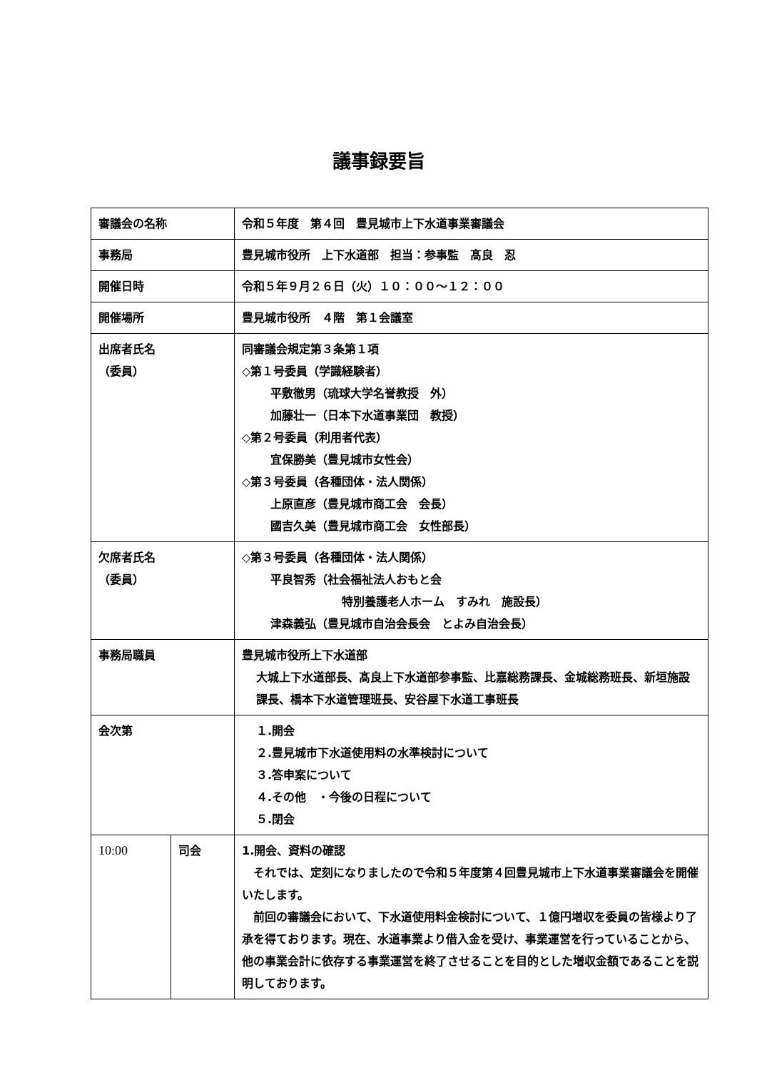議事録要旨
| 審議会の名称 | | 令和５年度 第４回 豊見城市上下水道事業審議会 |
| 事務局 | | 豊見城市役所 上下水道部 担当：参事監 髙良 忍 |
| 開催日時 | | 令和５年９月２６日（火）１０：００～１２：００ |
| 開催場所 | | 豊見城市役所 ４階 第１会議室 |
| 出席者氏名 （委員） | | 同審議会規定第３条第１項 ◇第１号委員（学識経験者） 平敷徹男（琉球大学名誉教授 外） 加藤壮一（日本下水道事業団 教授） ◇第２号委員（利用者代表） 宜保勝美（豊見城市女性会） ◇第３号委員（各種団体・法人関係） 上原直彦（豊見城市商工会 会長） 國吉久美（豊見城市商工会 女性部長） |
| 欠席者氏名 （委員） | | ◇第３号委員（各種団体・法人関係） 平良智秀（社会福祉法人おもと会 特別養護老人ホーム すみれ 施設長） 津森義弘（豊見城市自治会長会 とよみ自治会長） |
| 事務局職員 | | 豊見城市役所上下水道部 大城上下水道部長、髙良上下水道部参事監、比嘉総務課長、金城総務班長、新垣施設課長、橋本下水道管理班長、安谷屋下水道工事班長 |
| 会次第 | | １.開会 ２.豊見城市下水道使用料の水準検討について ３.答申案について ４.その他 ・今後の日程について ５.閉会 |
| 10:00 | 司会 | 1.開会、資料の確認 それでは、定刻になりましたので令和５年度第４回豊見城市上下水道事業審議会を開催いたします。 前回の審議会において、下水道使用料金検討について、１億円増収を委員の皆様より了承を得ております。現在、水道事業より借入金を受け、事業運営を行っていることから、他の事業会計に依存する事業運営を終了させることを目的とした増収金額であることを説明しております。 |